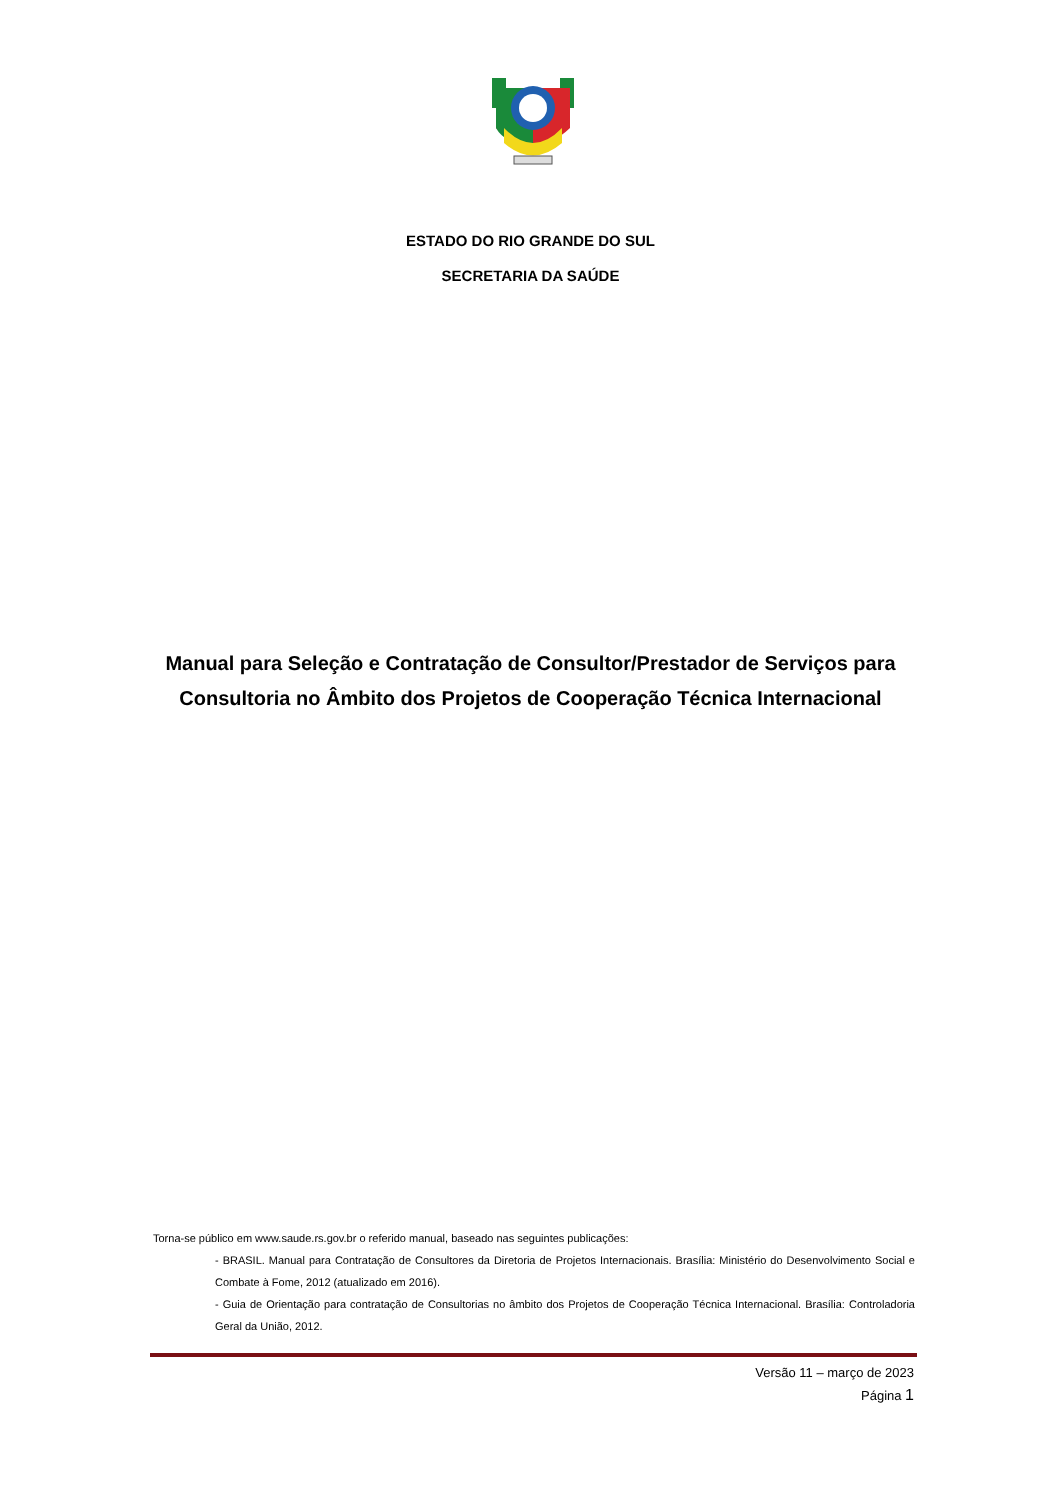ESTADO DO RIO GRANDE DO SUL
SECRETARIA DA SAÚDE
Manual para Seleção e Contratação de Consultor/Prestador de Serviços para Consultoria no Âmbito dos Projetos de Cooperação Técnica Internacional
Torna-se público em www.saude.rs.gov.br o referido manual, baseado nas seguintes publicações:
- BRASIL. Manual para Contratação de Consultores da Diretoria de Projetos Internacionais. Brasília: Ministério do Desenvolvimento Social e Combate à Fome, 2012 (atualizado em 2016).
- Guia de Orientação para contratação de Consultorias no âmbito dos Projetos de Cooperação Técnica Internacional. Brasília: Controladoria Geral da União, 2012.
Versão 11 – março de 2023
Página 1